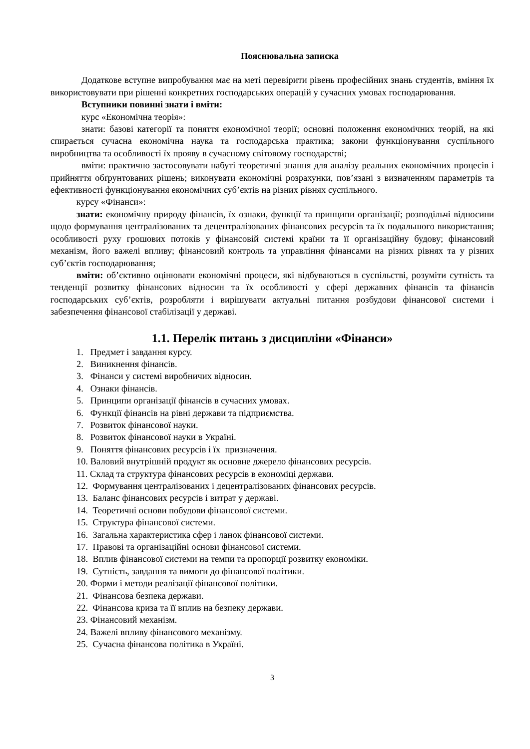Пояснювальна записка
Додаткове вступне випробування має на меті перевірити рівень професійних знань студентів, вміння їх використовувати при рішенні конкретних господарських операцій у сучасних умовах господарювання.
Вступники повинні знати і вміти:
курс «Економічна теорія»:
знати: базові категорії та поняття економічної теорії; основні положення економічних теорій, на які спирається сучасна економічна наука та господарська практика; закони функціонування суспільного виробництва та особливості їх прояву в сучасному світовому господарстві;
вміти: практично застосовувати набуті теоретичні знання для аналізу реальних економічних процесів і прийняття обґрунтованих рішень; виконувати економічні розрахунки, пов’язані з визначенням параметрів та ефективності функціонування економічних суб’єктів на різних рівнях суспільного.
курсу «Фінанси»:
знати: економічну природу фінансів, їх ознаки, функції та принципи організації; розподільчі відносини щодо формування централізованих та децентралізованих фінансових ресурсів та їх подальшого використання; особливості руху грошових потоків у фінансовій системі країни та її організаційну будову; фінансовий механізм, його важелі впливу; фінансовий контроль та управління фінансами на різних рівнях та у різних суб’єктів господарювання;
вміти: об’єктивно оцінювати економічні процеси, які відбуваються в суспільстві, розуміти сутність та тенденції розвитку фінансових відносин та їх особливості у сфері державних фінансів та фінансів господарських суб’єктів, розробляти і вирішувати актуальні питання розбудови фінансової системи і забезпечення фінансової стабілізації у державі.
1.1. Перелік питань з дисципліни «Фінанси»
1. Предмет і завдання курсу.
2. Виникнення фінансів.
3. Фінанси у системі виробничих відносин.
4. Ознаки фінансів.
5. Принципи організації фінансів в сучасних умовах.
6. Функції фінансів на рівні держави та підприємства.
7. Розвиток фінансової науки.
8. Розвиток фінансової науки в Україні.
9. Поняття фінансових ресурсів і їх призначення.
10. Валовий внутрішній продукт як основне джерело фінансових ресурсів.
11. Склад та структура фінансових ресурсів в економіці держави.
12. Формування централізованих і децентралізованих фінансових ресурсів.
13. Баланс фінансових ресурсів і витрат у державі.
14. Теоретичні основи побудови фінансової системи.
15. Структура фінансової системи.
16. Загальна характеристика сфер і ланок фінансової системи.
17. Правові та організаційні основи фінансової системи.
18. Вплив фінансової системи на темпи та пропорції розвитку економіки.
19. Сутність, завдання та вимоги до фінансової політики.
20. Форми і методи реалізації фінансової політики.
21. Фінансова безпека держави.
22. Фінансова криза та її вплив на безпеку держави.
23. Фінансовий механізм.
24. Важелі впливу фінансового механізму.
25. Сучасна фінансова політика в Україні.
3